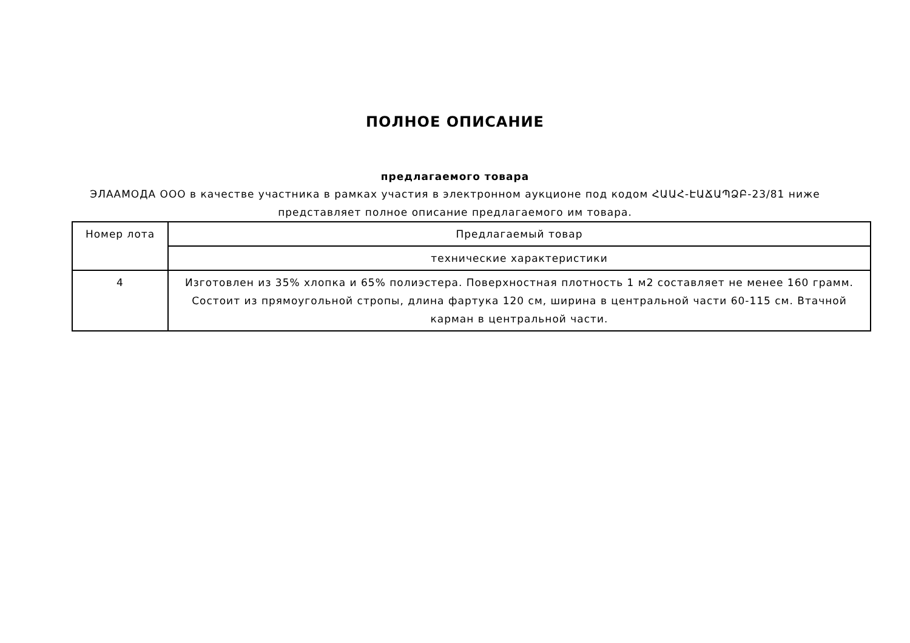ПОЛНОЕ ОПИСАНИЕ
предлагаемого товара
ЭЛААМОДА ООО в качестве участника в рамках участия в электронном аукционе под кодом ՀԱԱՀ-ԷԱՃԱՊՁԲ-23/81 ниже представляет полное описание предлагаемого им товара.
| Номер лота | Предлагаемый товар |
| --- | --- |
| | технические характеристики |
| 4 | Изготовлен из 35% хлопка и 65% полиэстера. Поверхностная плотность 1 м2 составляет не менее 160 грамм. Состоит из прямоугольной стропы, длина фартука 120 см, ширина в центральной части 60-115 см. Втачной карман в центральной части. |